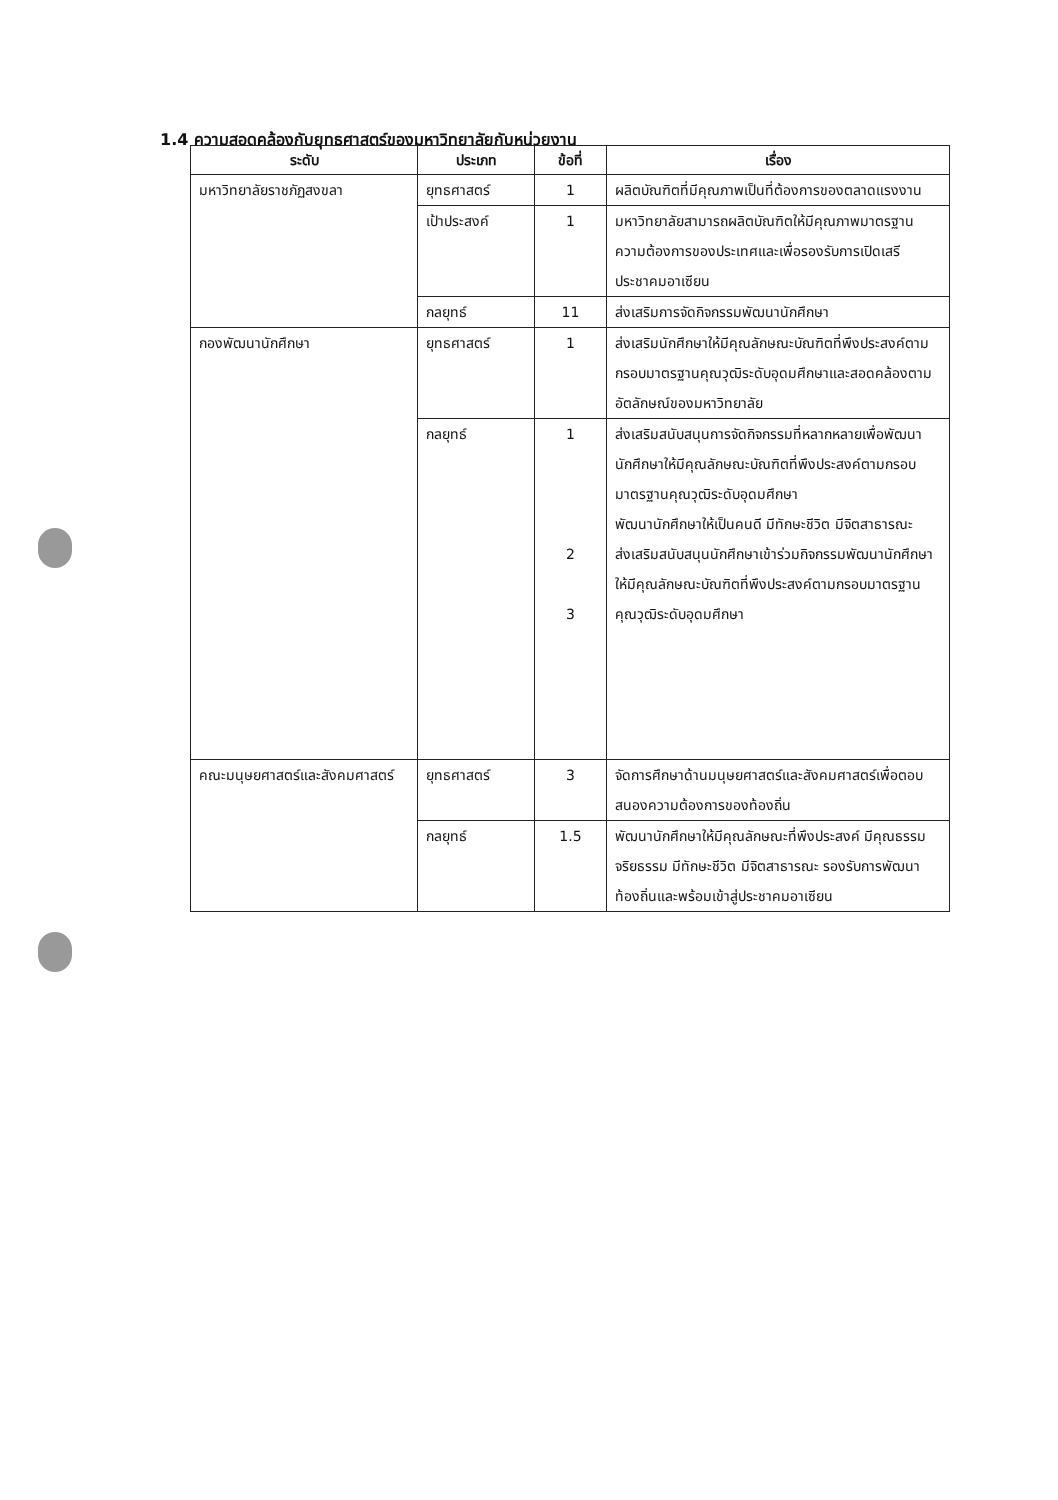1.4 ความสอดคล้องกับยุทธศาสตร์ของมหาวิทยาลัยกับหน่วยงาน
| ระดับ | ประเภท | ข้อที่ | เรื่อง |
| --- | --- | --- | --- |
| มหาวิทยาลัยราชภัฏสงขลา | ยุทธศาสตร์ | 1 | ผลิตบัณฑิตที่มีคุณภาพเป็นที่ต้องการของตลาดแรงงาน |
| | เป้าประสงค์ | 1 | มหาวิทยาลัยสามารถผลิตบัณฑิตให้มีคุณภาพมาตรฐานความต้องการของประเทศและเพื่อรองรับการเปิดเสรีประชาคมอาเซียน |
| | กลยุทธ์ | 11 | ส่งเสริมการจัดกิจกรรมพัฒนานักศึกษา |
| กองพัฒนานักศึกษา | ยุทธศาสตร์ | 1 | ส่งเสริมนักศึกษาให้มีคุณลักษณะบัณฑิตที่พึงประสงค์ตามกรอบมาตรฐานคุณวุฒิระดับอุดมศึกษาและสอดคล้องตามอัตลักษณ์ของมหาวิทยาลัย |
| | กลยุทธ์ | 1 2 3 | ส่งเสริมสนับสนุนการจัดกิจกรรมที่หลากหลายเพื่อพัฒนานักศึกษาให้มีคุณลักษณะบัณฑิตที่พึงประสงค์ตามกรอบมาตรฐานคุณวุฒิระดับอุดมศึกษา พัฒนานักศึกษาให้เป็นคนดี มีทักษะชีวิต มีจิตสาธารณะ ส่งเสริมสนับสนุนนักศึกษาเข้าร่วมกิจกรรมพัฒนานักศึกษาให้มีคุณลักษณะบัณฑิตที่พึงประสงค์ตามกรอบมาตรฐานคุณวุฒิระดับอุดมศึกษา |
| คณะมนุษยศาสตร์และสังคมศาสตร์ | ยุทธศาสตร์ | 3 | จัดการศึกษาด้านมนุษยศาสตร์และสังคมศาสตร์เพื่อตอบสนองความต้องการของท้องถิ่น |
| | กลยุทธ์ | 1.5 | พัฒนานักศึกษาให้มีคุณลักษณะที่พึงประสงค์ มีคุณธรรม จริยธรรม มีทักษะชีวิต มีจิตสาธารณะ รองรับการพัฒนาท้องถิ่นและพร้อมเข้าสู่ประชาคมอาเซียน |